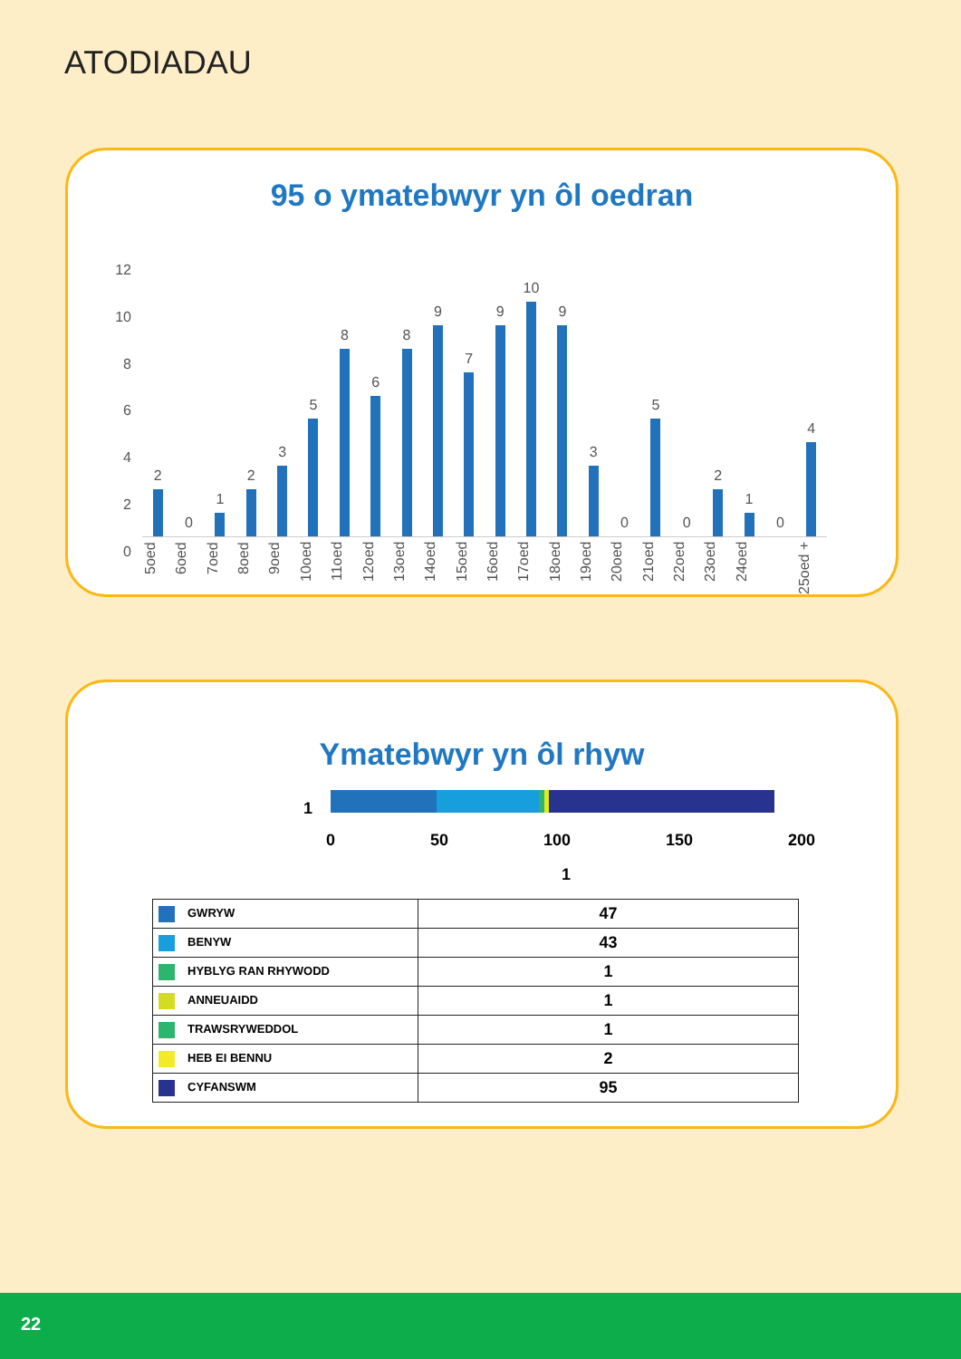ATODIADAU
95 o ymatebwyr yn ôl oedran
12
10
8
6
4
2
0
2
0
1
2
3
5
8
6
8
9
7
9
10
9
3
0
5
0
2
1
0
4
5oed
6oed
7oed
8oed
9oed
10oed
11oed
12oed
13oed
14oed
15oed
16oed
17oed
18oed
19oed
20oed
21oed
22oed
23oed
24oed
25oed +
Ymatebwyr yn ôl rhyw
1
0 50 100 150 200
1
| GWRYW | 47 |
| BENYW | 43 |
| HYBLYG RAN RHYWODD | 1 |
| ANNEUAIDD | 1 |
| TRAWSRYWEDDOL | 1 |
| HEB EI BENNU | 2 |
| CYFANSWM | 95 |
22